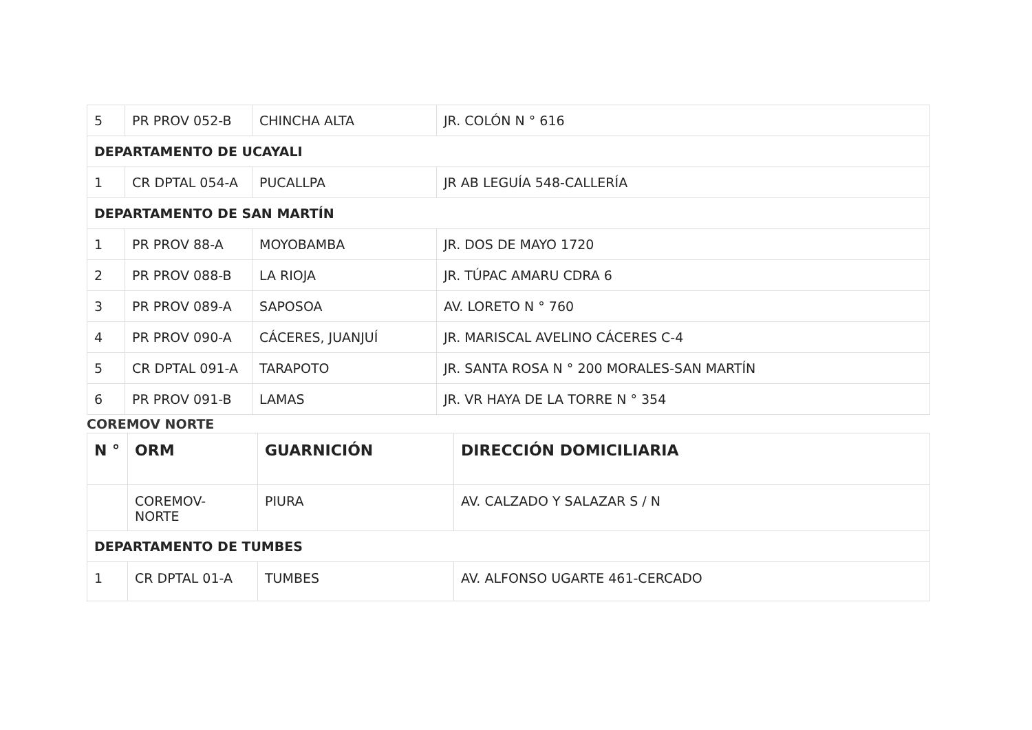| 5 | PR PROV 052-B | CHINCHA ALTA | JR. COLÓN N ° 616 |
| DEPARTAMENTO DE UCAYALI | | | |
| 1 | CR DPTAL 054-A | PUCALLPA | JR AB LEGUÍA 548-CALLERÍA |
| DEPARTAMENTO DE SAN MARTÍN | | | |
| 1 | PR PROV 88-A | MOYOBAMBA | JR. DOS DE MAYO 1720 |
| 2 | PR PROV 088-B | LA RIOJA | JR. TÚPAC AMARU CDRA 6 |
| 3 | PR PROV 089-A | SAPOSOA | AV. LORETO N ° 760 |
| 4 | PR PROV 090-A | CÁCERES, JUANJUÍ | JR. MARISCAL AVELINO CÁCERES C-4 |
| 5 | CR DPTAL 091-A | TARAPOTO | JR. SANTA ROSA N ° 200 MORALES-SAN MARTÍN |
| 6 | PR PROV 091-B | LAMAS | JR. VR HAYA DE LA TORRE N ° 354 |
COREMOV NORTE
| N ° | ORM | GUARNICIÓN | DIRECCIÓN DOMICILIARIA |
| | COREMOV- NORTE | PIURA | AV. CALZADO Y SALAZAR S / N |
| DEPARTAMENTO DE TUMBES | | | |
| 1 | CR DPTAL 01-A | TUMBES | AV. ALFONSO UGARTE 461-CERCADO |